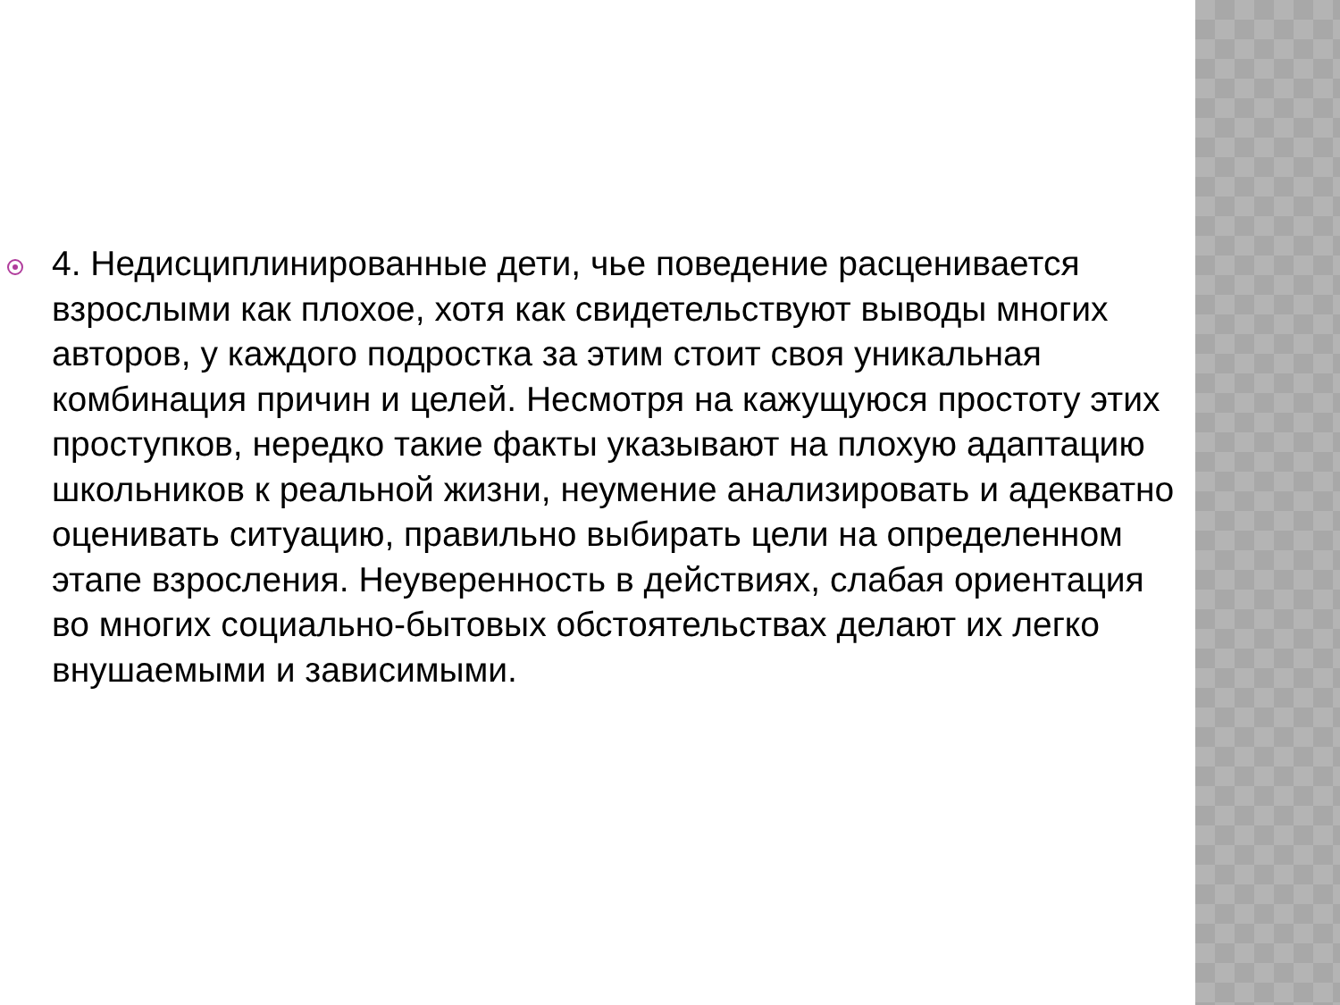4. Недисциплинированные дети, чье поведение расценивается взрослыми как плохое, хотя как свидетельствуют выводы многих авторов, у каждого подростка за этим стоит своя уникальная комбинация причин и целей. Несмотря на кажущуюся простоту этих проступков, нередко такие факты указывают на плохую адаптацию школьников к реальной жизни, неумение анализировать и адекватно оценивать ситуацию, правильно выбирать цели на определенном этапе взросления. Неуверенность в действиях, слабая ориентация во многих социально-бытовых обстоятельствах делают их легко внушаемыми и зависимыми.